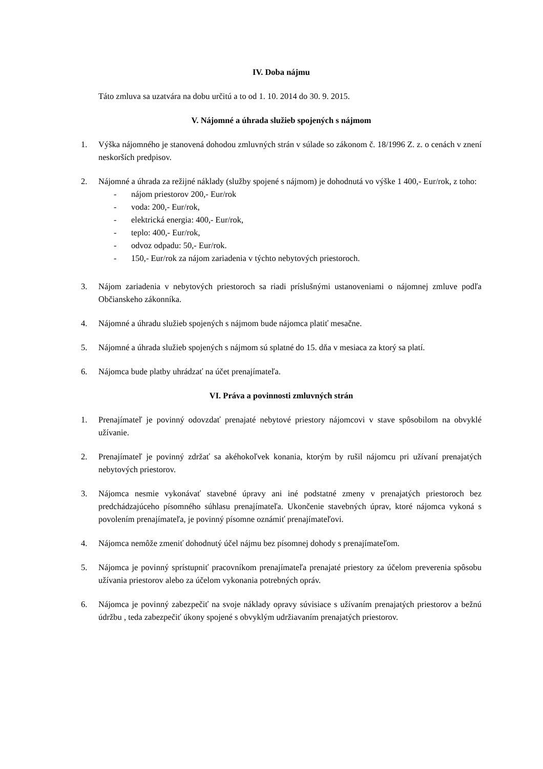IV. Doba nájmu
Táto zmluva sa uzatvára na dobu určitú a to od 1. 10. 2014 do 30. 9. 2015.
V. Nájomné a úhrada služieb spojených s nájmom
1. Výška nájomného je stanovená dohodou zmluvných strán v súlade so zákonom č. 18/1996 Z. z. o cenách v znení neskorších predpisov.
2. Nájomné a úhrada za režijné náklady (služby spojené s nájmom) je dohodnutá vo výške 1 400,- Eur/rok, z toho:
- nájom priestorov 200,- Eur/rok
- voda: 200,- Eur/rok,
- elektrická energia: 400,- Eur/rok,
- teplo: 400,- Eur/rok,
- odvoz odpadu: 50,- Eur/rok.
- 150,- Eur/rok za nájom zariadenia v týchto nebytových priestoroch.
3. Nájom zariadenia v nebytových priestoroch sa riadi príslušnými ustanoveniami o nájomnej zmluve podľa Občianskeho zákonníka.
4. Nájomné a úhradu služieb spojených s nájmom bude nájomca platiť mesačne.
5. Nájomné a úhrada služieb spojených s nájmom sú splatné do 15. dňa v mesiaca za ktorý sa platí.
6. Nájomca bude platby uhrádzať na účet prenajímateľa.
VI. Práva a povinnosti zmluvných strán
1. Prenajímateľ je povinný odovzdať prenajaté nebytové priestory nájomcovi v stave spôsobilom na obvyklé užívanie.
2. Prenajímateľ je povinný zdržať sa akéhokoľvek konania, ktorým by rušil nájomcu pri užívaní prenajatých nebytových priestorov.
3. Nájomca nesmie vykonávať stavebné úpravy ani iné podstatné zmeny v prenajatých priestoroch bez predchádzajúceho písomného súhlasu prenajímateľa. Ukončenie stavebných úprav, ktoré nájomca vykoná s povolením prenajímateľa, je povinný písomne oznámiť prenajímateľovi.
4. Nájomca nemôže zmeniť dohodnutý účel nájmu bez písomnej dohody s prenajímateľom.
5. Nájomca je povinný sprístupniť pracovníkom prenajímateľa prenajaté priestory za účelom preverenia spôsobu užívania priestorov alebo za účelom vykonania potrebných opráv.
6. Nájomca je povinný zabezpečiť na svoje náklady opravy súvisiace s užívaním prenajatých priestorov a bežnú údržbu , teda zabezpečiť úkony spojené s obvyklým udržiavaním prenajatých priestorov.